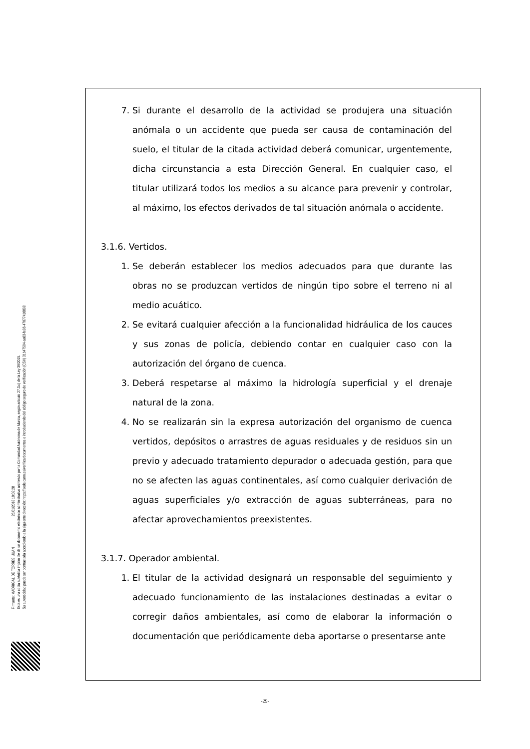Firmante: MADRIGAL DE TORRES, JUAN 26/01/2018 10:02:28
Esta es una copia auténtica imprimible de un documento electrónico administrativo archivado por la Comunidad Autónoma de Murcia, según artículo 27.3.c) de la Ley 39/2015.
Su autenticidad puede ser contrastada accediendo a la siguiente dirección: https://sede.carm.es/verificardocumentos e introduciendo del código seguro de verificación (CSV) 31b47504-aa03-fe96-47077410898
7. Si durante el desarrollo de la actividad se produjera una situación anómala o un accidente que pueda ser causa de contaminación del suelo, el titular de la citada actividad deberá comunicar, urgentemente, dicha circunstancia a esta Dirección General. En cualquier caso, el titular utilizará todos los medios a su alcance para prevenir y controlar, al máximo, los efectos derivados de tal situación anómala o accidente.
3.1.6. Vertidos.
1. Se deberán establecer los medios adecuados para que durante las obras no se produzcan vertidos de ningún tipo sobre el terreno ni al medio acuático.
2. Se evitará cualquier afección a la funcionalidad hidráulica de los cauces y sus zonas de policía, debiendo contar en cualquier caso con la autorización del órgano de cuenca.
3. Deberá respetarse al máximo la hidrología superficial y el drenaje natural de la zona.
4. No se realizarán sin la expresa autorización del organismo de cuenca vertidos, depósitos o arrastres de aguas residuales y de residuos sin un previo y adecuado tratamiento depurador o adecuada gestión, para que no se afecten las aguas continentales, así como cualquier derivación de aguas superficiales y/o extracción de aguas subterráneas, para no afectar aprovechamientos preexistentes.
3.1.7. Operador ambiental.
1. El titular de la actividad designará un responsable del seguimiento y adecuado funcionamiento de las instalaciones destinadas a evitar o corregir daños ambientales, así como de elaborar la información o documentación que periódicamente deba aportarse o presentarse ante
-29-